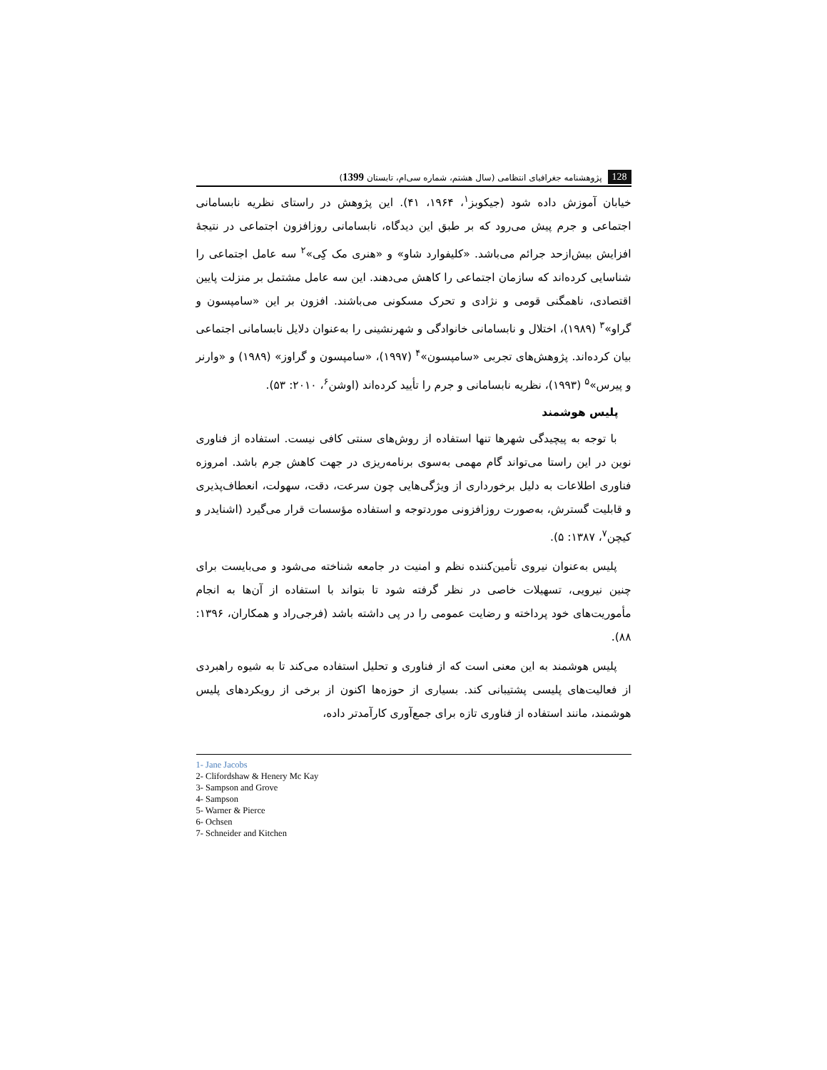128 پژوهشنامه جغرافیای انتظامی (سال هشتم، شماره سی‌ام، تابستان 1399)
خیابان آموزش داده شود (جیکوبز<sup>۱</sup>، ۱۹۶۴، ۴۱). این پژوهش در راستای نظریه نابسامانی اجتماعی و جرم پیش می‌رود که بر طبق این دیدگاه، نابسامانی روزافزون اجتماعی در نتیجهٔ افزایش بیش‌ازحد جرائم می‌باشد. «کلیفوارد شاو» و «هنری مک کِی»<sup>۲</sup> سه عامل اجتماعی را شناسایی کرده‌اند که سازمان اجتماعی را کاهش می‌دهند. این سه عامل مشتمل بر منزلت پایین اقتصادی، ناهمگنی قومی و نژادی و تحرک مسکونی می‌باشند. افزون بر این «سامپسون و گراو»<sup>۳</sup> (۱۹۸۹)، اختلال و نابسامانی خانوادگی و شهرنشینی را به‌عنوان دلایل نابسامانی اجتماعی بیان کرده‌اند. پژوهش‌های تجربی «سامپسون»<sup>۴</sup> (۱۹۹۷)، «سامپسون و گراوز» (۱۹۸۹) و «وارنر و پیرس»<sup>۵</sup> (۱۹۹۳)، نظریه نابسامانی و جرم را تأیید کرده‌اند (اوشن<sup>۶</sup>، ۲۰۱۰: ۵۳).
پلیس هوشمند
با توجه به پیچیدگی شهرها تنها استفاده از روش‌های سنتی کافی نیست. استفاده از فناوری نوین در این راستا می‌تواند گام مهمی به‌سوی برنامه‌ریزی در جهت کاهش جرم باشد. امروزه فناوری اطلاعات به دلیل برخورداری از ویژگی‌هایی چون سرعت، دقت، سهولت، انعطاف‌پذیری و قابلیت گسترش، به‌صورت روزافزونی موردتوجه و استفاده مؤسسات قرار می‌گیرد (اشنایدر و کیچن<sup>۷</sup>، ۱۳۸۷: ۵).
پلیس به‌عنوان نیروی تأمین‌کننده نظم و امنیت در جامعه شناخته می‌شود و می‌بایست برای چنین نیرویی، تسهیلات خاصی در نظر گرفته شود تا بتواند با استفاده از آن‌ها به انجام مأموریت‌های خود پرداخته و رضایت عمومی را در پی داشته باشد (فرجی‌راد و همکاران، ۱۳۹۶: ۸۸).
پلیس هوشمند به این معنی است که از فناوری و تحلیل استفاده می‌کند تا به شیوه راهبردی از فعالیت‌های پلیسی پشتیبانی کند. بسیاری از حوزه‌ها اکنون از برخی از رویکردهای پلیس هوشمند، مانند استفاده از فناوری تازه برای جمع‌آوری کارآمدتر داده،
1- Jane Jacobs
2- Clifordshaw & Henery Mc Kay
3- Sampson and Grove
4- Sampson
5- Warner & Pierce
6- Ochsen
7- Schneider and Kitchen